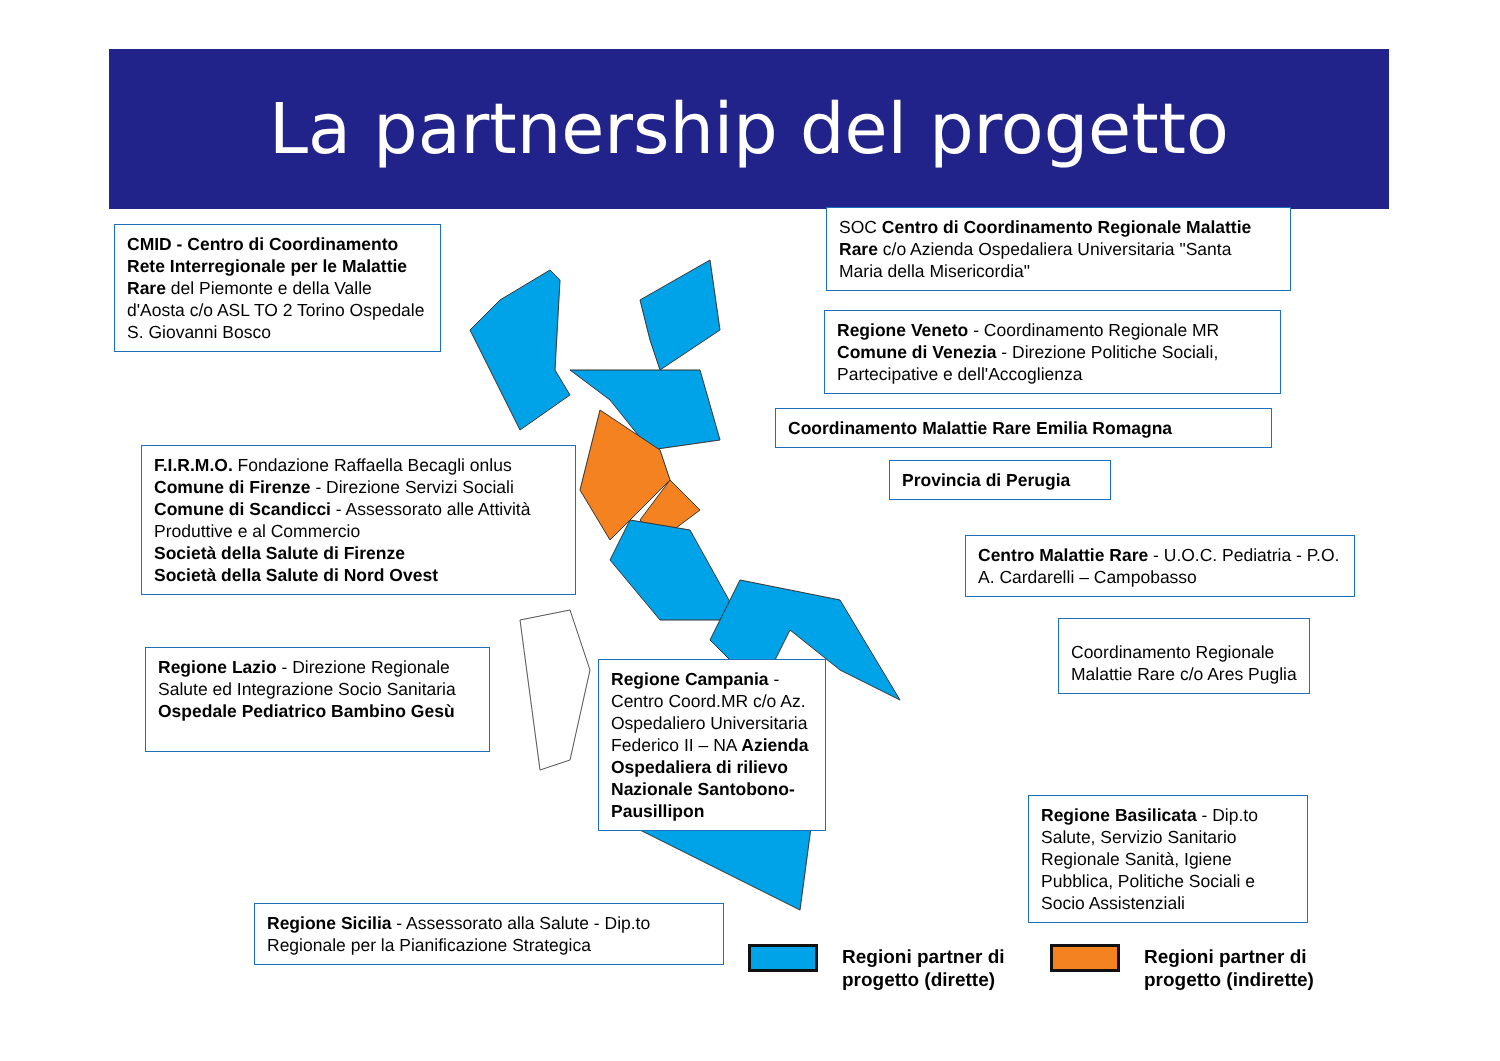La partnership del progetto
CMID - Centro di Coordinamento Rete Interregionale per le Malattie Rare del Piemonte e della Valle d'Aosta c/o ASL TO 2 Torino Ospedale S. Giovanni Bosco
SOC Centro di Coordinamento Regionale Malattie Rare c/o Azienda Ospedaliera Universitaria "Santa Maria della Misericordia"
Regione Veneto - Coordinamento Regionale MR Comune di Venezia - Direzione Politiche Sociali, Partecipative e dell'Accoglienza
Coordinamento Malattie Rare Emilia Romagna
F.I.R.M.O. Fondazione Raffaella Becagli onlus
Comune di Firenze - Direzione Servizi Sociali
Comune di Scandicci - Assessorato alle Attività Produttive e al Commercio
Società della Salute di Firenze
Società della Salute di Nord Ovest
Provincia di Perugia
Centro Malattie Rare - U.O.C. Pediatria - P.O. A. Cardarelli – Campobasso
Coordinamento Regionale Malattie Rare c/o Ares Puglia
Regione Lazio - Direzione Regionale Salute ed Integrazione Socio Sanitaria Ospedale Pediatrico Bambino Gesù
Regione Campania - Centro Coord.MR c/o Az. Ospedaliero Universitaria Federico II – NA Azienda Ospedaliera di rilievo Nazionale Santobono-Pausillipon
Regione Basilicata - Dip.to Salute, Servizio Sanitario Regionale Sanità, Igiene Pubblica, Politiche Sociali e Socio Assistenziali
Regione Sicilia - Assessorato alla Salute - Dip.to Regionale per la Pianificazione Strategica
Regioni partner di
progetto (dirette)
Regioni partner di
progetto (indirette)